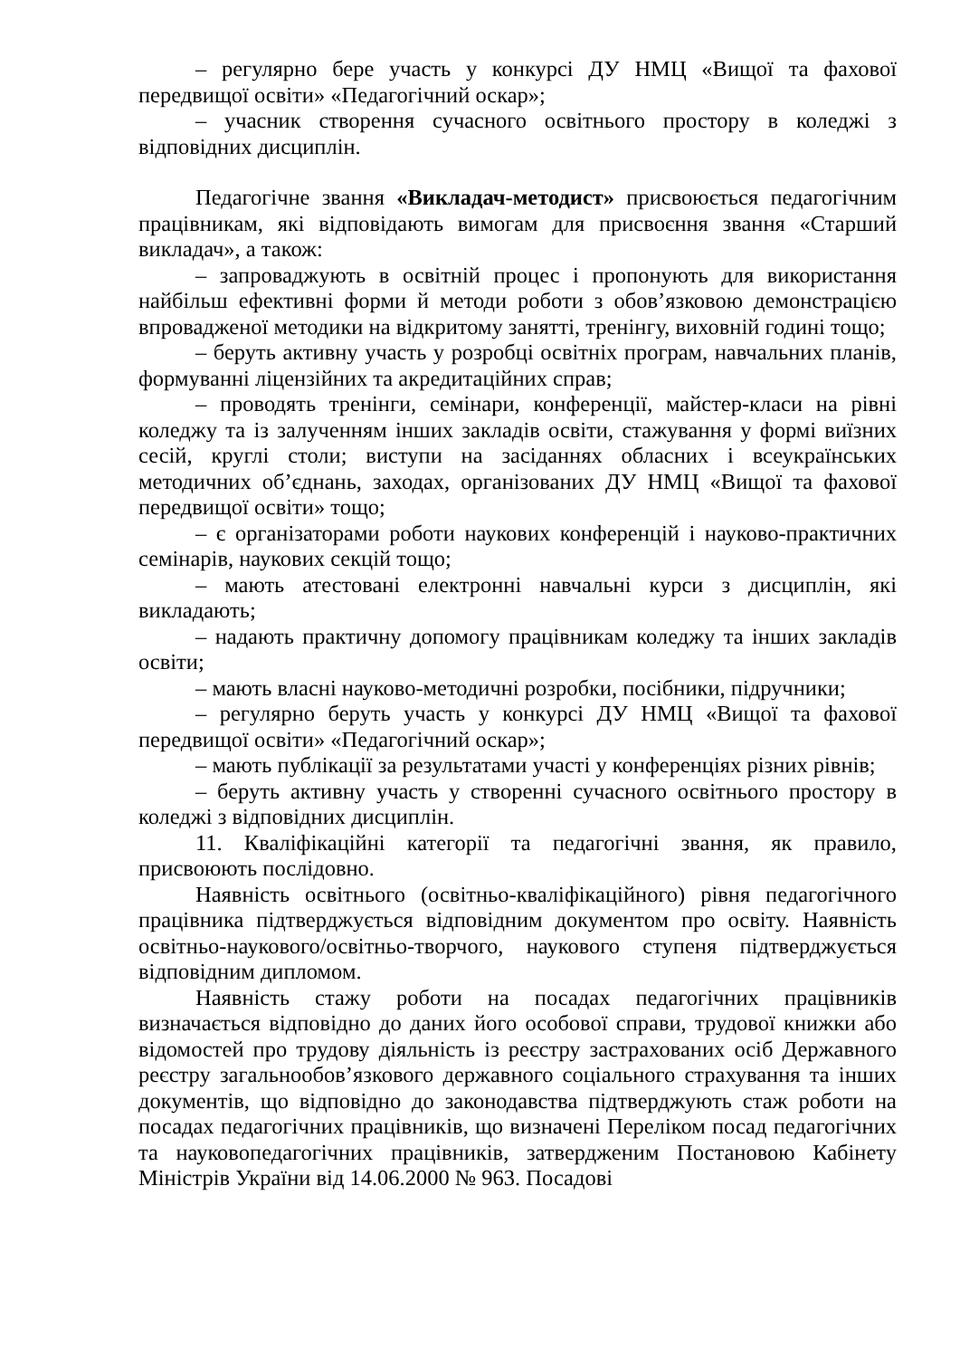– регулярно бере участь у конкурсі ДУ НМЦ «Вищої та фахової передвищої освіти» «Педагогічний оскар»;
– учасник створення сучасного освітнього простору в коледжі з відповідних дисциплін.
Педагогічне звання «Викладач-методист» присвоюється педагогічним працівникам, які відповідають вимогам для присвоєння звання «Старший викладач», а також:
– запроваджують в освітній процес і пропонують для використання найбільш ефективні форми й методи роботи з обов’язковою демонстрацією впровадженої методики на відкритому занятті, тренінгу, виховній годині тощо;
– беруть активну участь у розробці освітніх програм, навчальних планів, формуванні ліцензійних та акредитаційних справ;
– проводять тренінги, семінари, конференції, майстер-класи на рівні коледжу та із залученням інших закладів освіти, стажування у формі виїзних сесій, круглі столи; виступи на засіданнях обласних і всеукраїнських методичних об’єднань, заходах, організованих ДУ НМЦ «Вищої та фахової передвищої освіти» тощо;
– є організаторами роботи наукових конференцій і науково-практичних семінарів, наукових секцій тощо;
– мають атестовані електронні навчальні курси з дисциплін, які викладають;
– надають практичну допомогу працівникам коледжу та інших закладів освіти;
– мають власні науково-методичні розробки, посібники, підручники;
– регулярно беруть участь у конкурсі ДУ НМЦ «Вищої та фахової передвищої освіти» «Педагогічний оскар»;
– мають публікації за результатами участі у конференціях різних рівнів;
– беруть активну участь у створенні сучасного освітнього простору в коледжі з відповідних дисциплін.
11. Кваліфікаційні категорії та педагогічні звання, як правило, присвоюють послідовно.
Наявність освітнього (освітньо-кваліфікаційного) рівня педагогічного працівника підтверджується відповідним документом про освіту. Наявність освітньо-наукового/освітньо-творчого, наукового ступеня підтверджується відповідним дипломом.
Наявність стажу роботи на посадах педагогічних працівників визначається відповідно до даних його особової справи, трудової книжки або відомостей про трудову діяльність із реєстру застрахованих осіб Державного реєстру загальнообов’язкового державного соціального страхування та інших документів, що відповідно до законодавства підтверджують стаж роботи на посадах педагогічних працівників, що визначені Переліком посад педагогічних та науковопедагогічних працівників, затвердженим Постановою Кабінету Міністрів України від 14.06.2000 № 963. Посадові